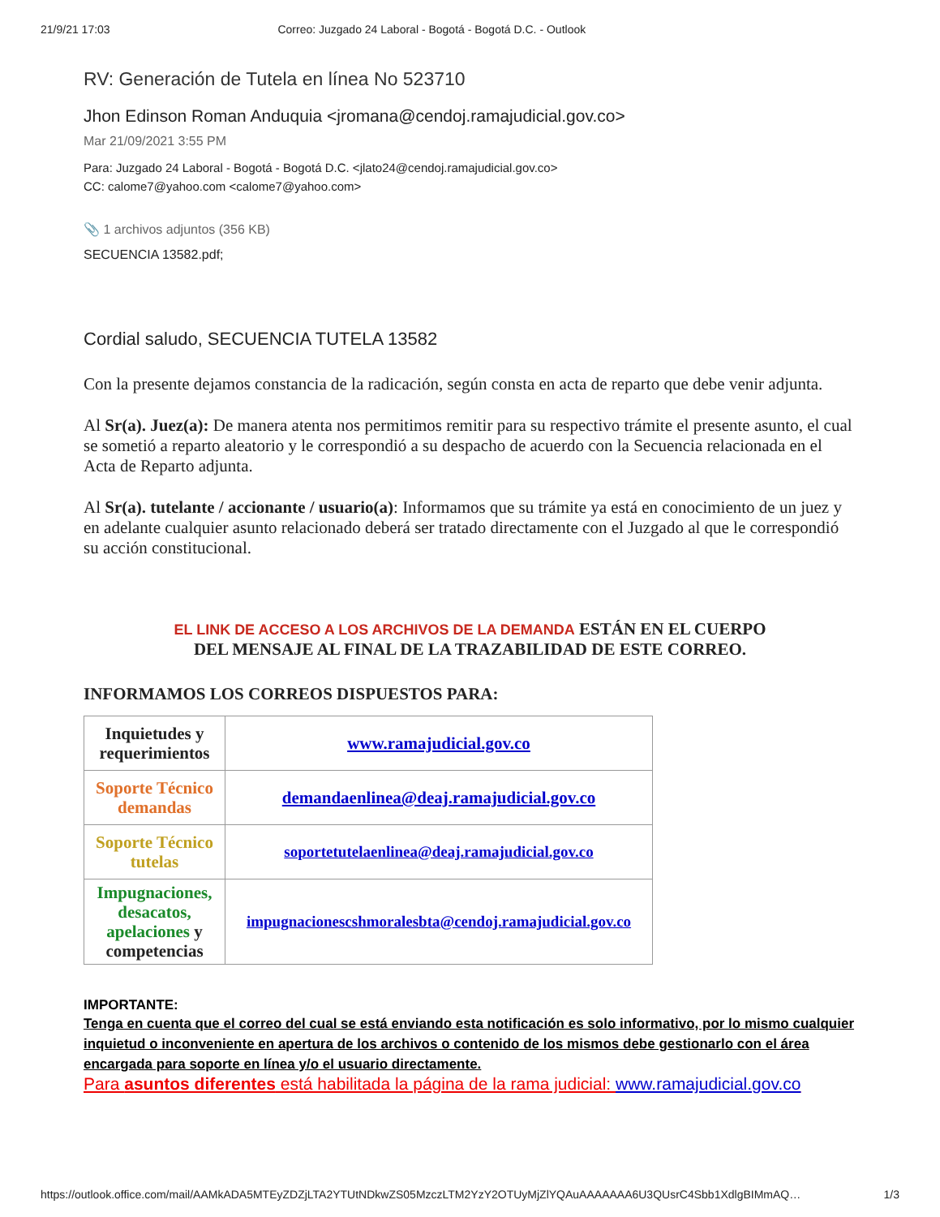21/9/21 17:03 Correo: Juzgado 24 Laboral - Bogotá - Bogotá D.C. - Outlook
RV: Generación de Tutela en línea No 523710
Jhon Edinson Roman Anduquia <jromana@cendoj.ramajudicial.gov.co>
Mar 21/09/2021 3:55 PM
Para: Juzgado 24 Laboral - Bogotá - Bogotá D.C. <jlato24@cendoj.ramajudicial.gov.co>
CC: calome7@yahoo.com <calome7@yahoo.com>
📎 1 archivos adjuntos (356 KB)
SECUENCIA 13582.pdf;
Cordial saludo, SECUENCIA TUTELA 13582
Con la presente dejamos constancia de la radicación, según consta en acta de reparto que debe venir adjunta.
Al Sr(a). Juez(a): De manera atenta nos permitimos remitir para su respectivo trámite el presente asunto, el cual se sometió a reparto aleatorio y le correspondió a su despacho de acuerdo con la Secuencia relacionada en el Acta de Reparto adjunta.
Al Sr(a). tutelante / accionante / usuario(a): Informamos que su trámite ya está en conocimiento de un juez y en adelante cualquier asunto relacionado deberá ser tratado directamente con el Juzgado al que le correspondió su acción constitucional.
EL LINK DE ACCESO A LOS ARCHIVOS DE LA DEMANDA ESTÁN EN EL CUERPO
DEL MENSAJE AL FINAL DE LA TRAZABILIDAD DE ESTE CORREO.
INFORMAMOS LOS CORREOS DISPUESTOS PARA:
| Inquietudes y requerimientos | www.ramajudicial.gov.co |
| Soporte Técnico demandas | demandaenlinea@deaj.ramajudicial.gov.co |
| Soporte Técnico tutelas | soportetutelaenlinea@deaj.ramajudicial.gov.co |
| Impugnaciones, desacatos, apelaciones y competencias | impugnacionescshmoralesbta@cendoj.ramajudicial.gov.co |
IMPORTANTE:
Tenga en cuenta que el correo del cual se está enviando esta notificación es solo informativo, por lo mismo cualquier inquietud o inconveniente en apertura de los archivos o contenido de los mismos debe gestionarlo con el área encargada para soporte en línea y/o el usuario directamente.
Para asuntos diferentes está habilitada la página de la rama judicial: www.ramajudicial.gov.co
https://outlook.office.com/mail/AAMkADA5MTEyZDZjLTA2YTUtNDkwZS05MzczLTM2YzY2OTUyMjZlYQAuAAAAAAA6U3QUsrC4Sbb1XdlgBIMmAQ… 1/3